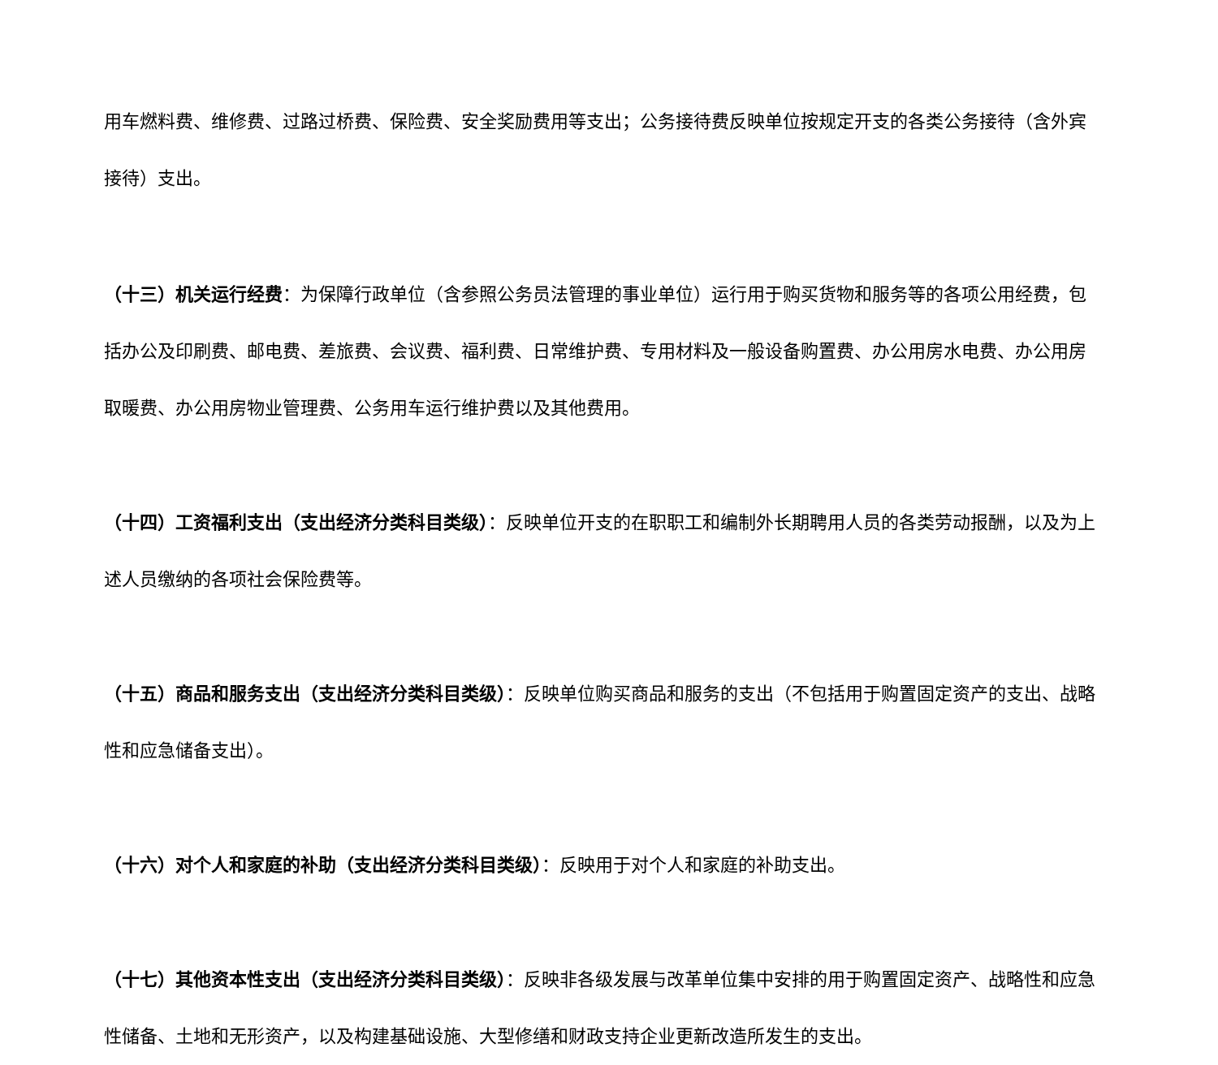用车燃料费、维修费、过路过桥费、保险费、安全奖励费用等支出；公务接待费反映单位按规定开支的各类公务接待（含外宾接待）支出。
（十三）机关运行经费：为保障行政单位（含参照公务员法管理的事业单位）运行用于购买货物和服务等的各项公用经费，包括办公及印刷费、邮电费、差旅费、会议费、福利费、日常维护费、专用材料及一般设备购置费、办公用房水电费、办公用房取暖费、办公用房物业管理费、公务用车运行维护费以及其他费用。
（十四）工资福利支出（支出经济分类科目类级）：反映单位开支的在职职工和编制外长期聘用人员的各类劳动报酬，以及为上述人员缴纳的各项社会保险费等。
（十五）商品和服务支出（支出经济分类科目类级）：反映单位购买商品和服务的支出（不包括用于购置固定资产的支出、战略性和应急储备支出）。
（十六）对个人和家庭的补助（支出经济分类科目类级）：反映用于对个人和家庭的补助支出。
（十七）其他资本性支出（支出经济分类科目类级）：反映非各级发展与改革单位集中安排的用于购置固定资产、战略性和应急性储备、土地和无形资产，以及构建基础设施、大型修缮和财政支持企业更新改造所发生的支出。